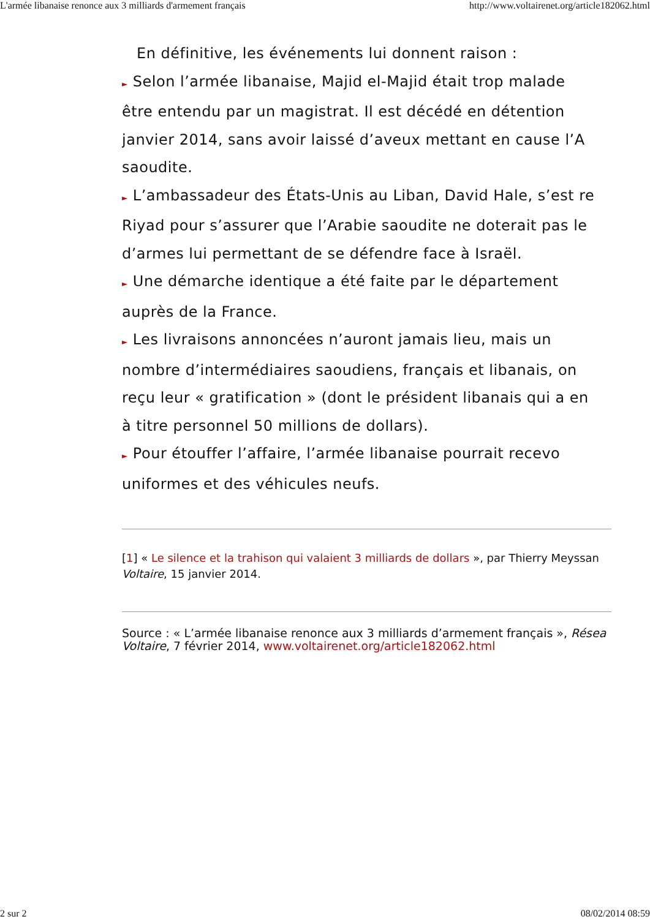L'armée libanaise renonce aux 3 milliards d'armement français http://www.voltairenet.org/article182062.html
En définitive, les événements lui donnent raison :
► Selon l’armée libanaise, Majid el-Majid était trop malade
être entendu par un magistrat. Il est décédé en détention
janvier 2014, sans avoir laissé d’aveux mettant en cause l’A
saoudite.
► L’ambassadeur des États-Unis au Liban, David Hale, s’est re
Riyad pour s’assurer que l’Arabie saoudite ne doterait pas le
d’armes lui permettant de se défendre face à Israël.
► Une démarche identique a été faite par le département
auprès de la France.
► Les livraisons annoncées n’auront jamais lieu, mais un
nombre d’intermédiaires saoudiens, français et libanais, on
reçu leur « gratification » (dont le président libanais qui a en
à titre personnel 50 millions de dollars).
► Pour étouffer l’affaire, l’armée libanaise pourrait recevo
uniformes et des véhicules neufs.
[1] « Le silence et la trahison qui valaient 3 milliards de dollars », par Thierry Meyssan
Voltaire, 15 janvier 2014.
Source : « L’armée libanaise renonce aux 3 milliards d’armement français », Résea
Voltaire, 7 février 2014, www.voltairenet.org/article182062.html
2 sur 2 08/02/2014 08:59